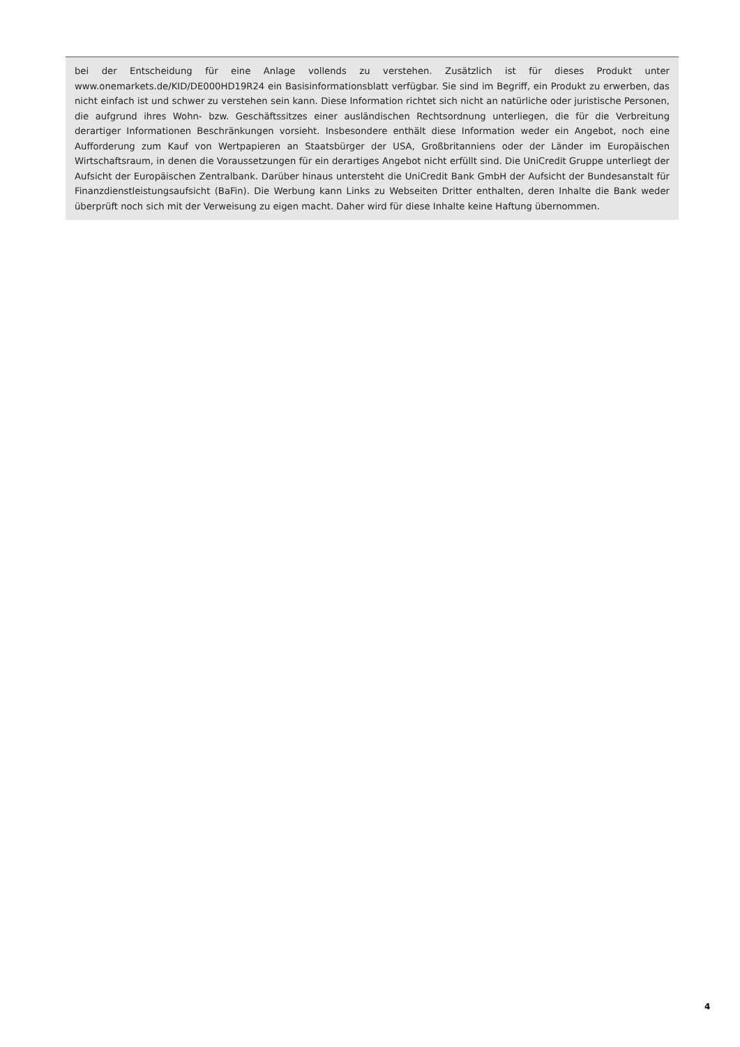bei der Entscheidung für eine Anlage vollends zu verstehen. Zusätzlich ist für dieses Produkt unter www.onemarkets.de/KID/DE000HD19R24 ein Basisinformationsblatt verfügbar. Sie sind im Begriff, ein Produkt zu erwerben, das nicht einfach ist und schwer zu verstehen sein kann. Diese Information richtet sich nicht an natürliche oder juristische Personen, die aufgrund ihres Wohn- bzw. Geschäftssitzes einer ausländischen Rechtsordnung unterliegen, die für die Verbreitung derartiger Informationen Beschränkungen vorsieht. Insbesondere enthält diese Information weder ein Angebot, noch eine Aufforderung zum Kauf von Wertpapieren an Staatsbürger der USA, Großbritanniens oder der Länder im Europäischen Wirtschaftsraum, in denen die Voraussetzungen für ein derartiges Angebot nicht erfüllt sind. Die UniCredit Gruppe unterliegt der Aufsicht der Europäischen Zentralbank. Darüber hinaus untersteht die UniCredit Bank GmbH der Aufsicht der Bundesanstalt für Finanzdienstleistungsaufsicht (BaFin). Die Werbung kann Links zu Webseiten Dritter enthalten, deren Inhalte die Bank weder überprüft noch sich mit der Verweisung zu eigen macht. Daher wird für diese Inhalte keine Haftung übernommen.
4